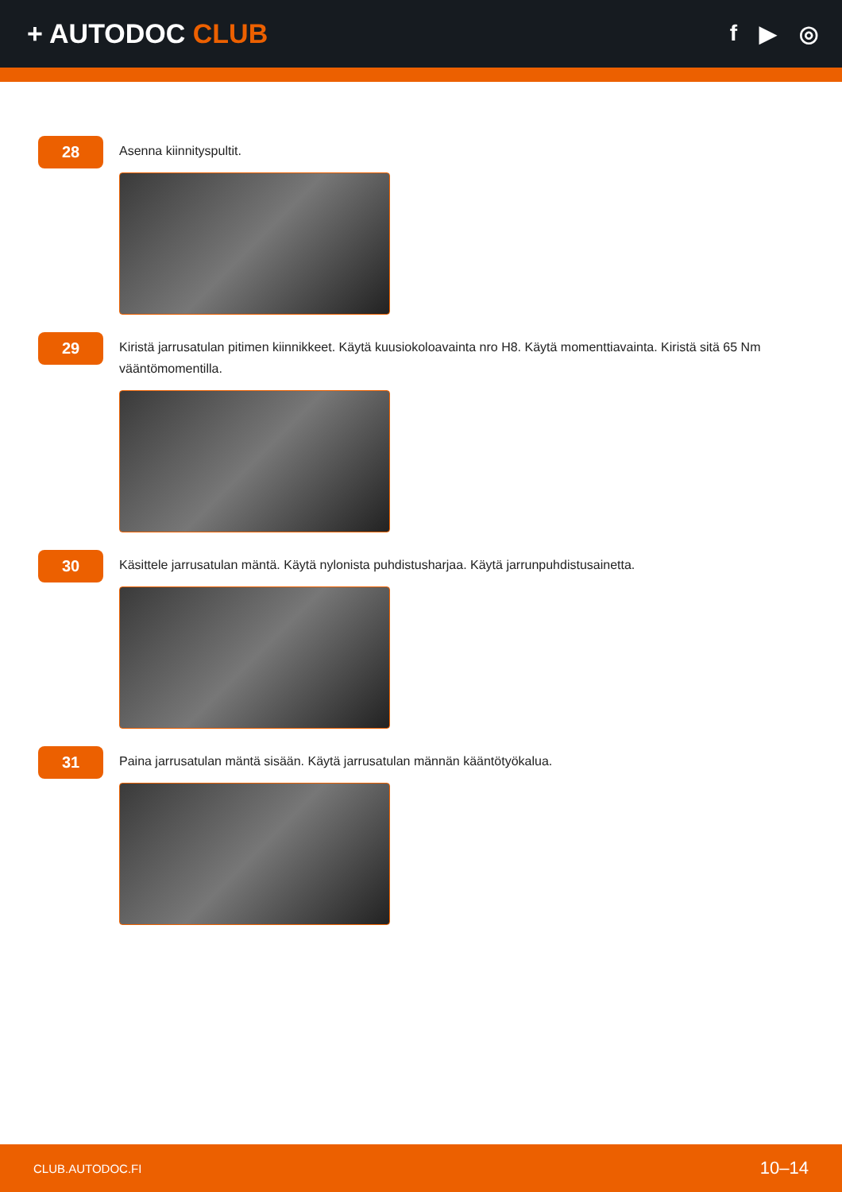+ AUTODOC CLUB
f ▶ ◎
28
Asenna kiinnityspultit.
29
Kiristä jarrusatulan pitimen kiinnikkeet. Käytä kuusiokoloavainta nro H8. Käytä momenttiavainta. Kiristä sitä 65 Nm vääntömomentilla.
30
Käsittele jarrusatulan mäntä. Käytä nylonista puhdistusharjaa. Käytä jarrunpuhdistusainetta.
31
Paina jarrusatulan mäntä sisään. Käytä jarrusatulan männän kääntötyökalua.
CLUB.AUTODOC.FI 10–14